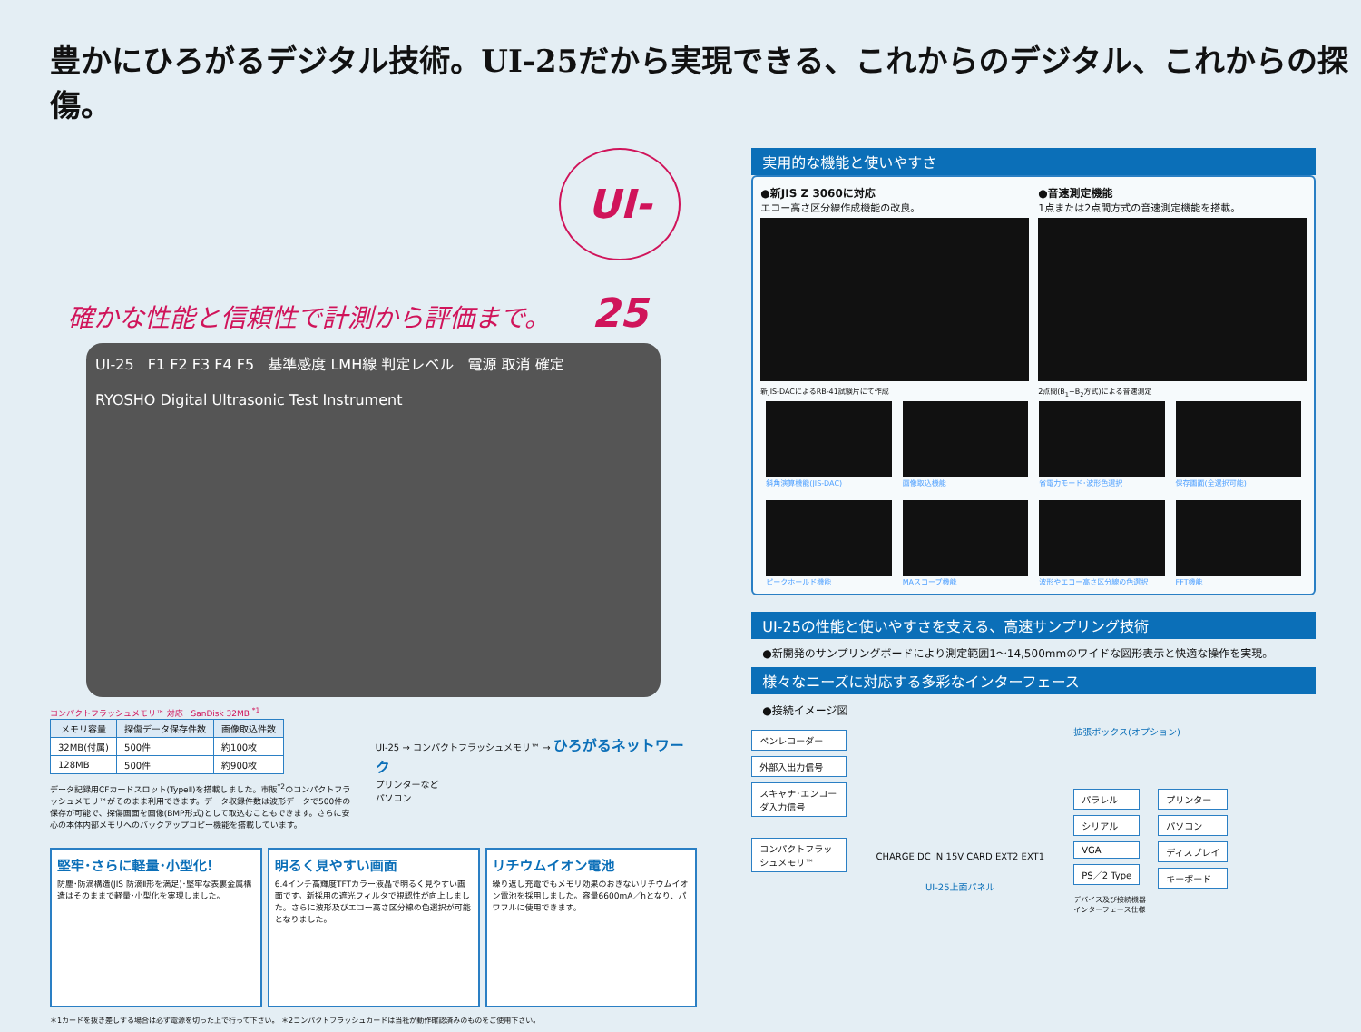豊かにひろがるデジタル技術。UI-25だから実現できる、これからのデジタル、これからの探傷。
確かな性能と信頼性で計測から評価まで。 UI-25
UI-25 F1 F2 F3 F4 F5 基準感度 LMH線 判定レベル 電源 取消 確定
RYOSHO Digital Ultrasonic Test Instrument
コンパクトフラッシュメモリ™ 対応 SanDisk 32MB <sup>*1</sup>
| メモリ容量 | 探傷データ保存件数 | 画像取込件数 |
| --- | --- | --- |
| 32MB(付属) | 500件 | 約100枚 |
| 128MB | 500件 | 約900枚 |
データ記録用CFカードスロット(TypeⅡ)を搭載しました。市販<sup>*2</sup>のコンパクトフラッシュメモリ™がそのまま利用できます。データ収録件数は波形データで500件の保存が可能で、探傷画面を画像(BMP形式)として取込むこともできます。さらに安心の本体内部メモリへのバックアップコピー機能を搭載しています。
UI-25 → コンパクトフラッシュメモリ™ → ひろがるネットワーク
プリンターなど
パソコン
堅牢･さらに軽量･小型化!
防塵･防滴構造(JIS 防滴Ⅱ形を満足)･堅牢な表裏金属構造はそのままで軽量･小型化を実現しました。
明るく見やすい画面
6.4インチ高輝度TFTカラー液晶で明るく見やすい画面です。新採用の遮光フィルタで視認性が向上しました。さらに波形及びエコー高さ区分線の色選択が可能となりました。
リチウムイオン電池
繰り返し充電でもメモリ効果のおきないリチウムイオン電池を採用しました。容量6600mA／hとなり、パワフルに使用できます。
＊1カードを抜き差しする場合は必ず電源を切った上で行って下さい。 ＊2コンパクトフラッシュカードは当社が動作確認済みのものをご使用下さい。
実用的な機能と使いやすさ
●新JIS Z 3060に対応
エコー高さ区分線作成機能の改良。
新JIS-DACによるRB-41試験片にて作成
●音速測定機能
1点または2点間方式の音速測定機能を搭載。
2点間(B<sub>1</sub>−B<sub>2</sub>方式)による音速測定
斜角演算機能(JIS-DAC) 画像取込機能 省電力モード･波形色選択 保存画面(全選択可能)
ピークホールド機能 MAスコープ機能 波形やエコー高さ区分線の色選択 FFT機能
UI-25の性能と使いやすさを支える、高速サンプリング技術
●新開発のサンプリングボードにより測定範囲1〜14,500mmのワイドな図形表示と快適な操作を実現。
様々なニーズに対応する多彩なインターフェース
●接続イメージ図
ペンレコーダー
外部入出力信号
スキャナ･エンコーダ入力信号
コンパクトフラッシュメモリ™
CHARGE DC IN 15V CARD EXT2 EXT1
UI-25上面パネル
拡張ボックス(オプション)
パラレル
シリアル
VGA
PS／2 Type
プリンター
パソコン
ディスプレイ
キーボード
デバイス及び接続機器
インターフェース仕様